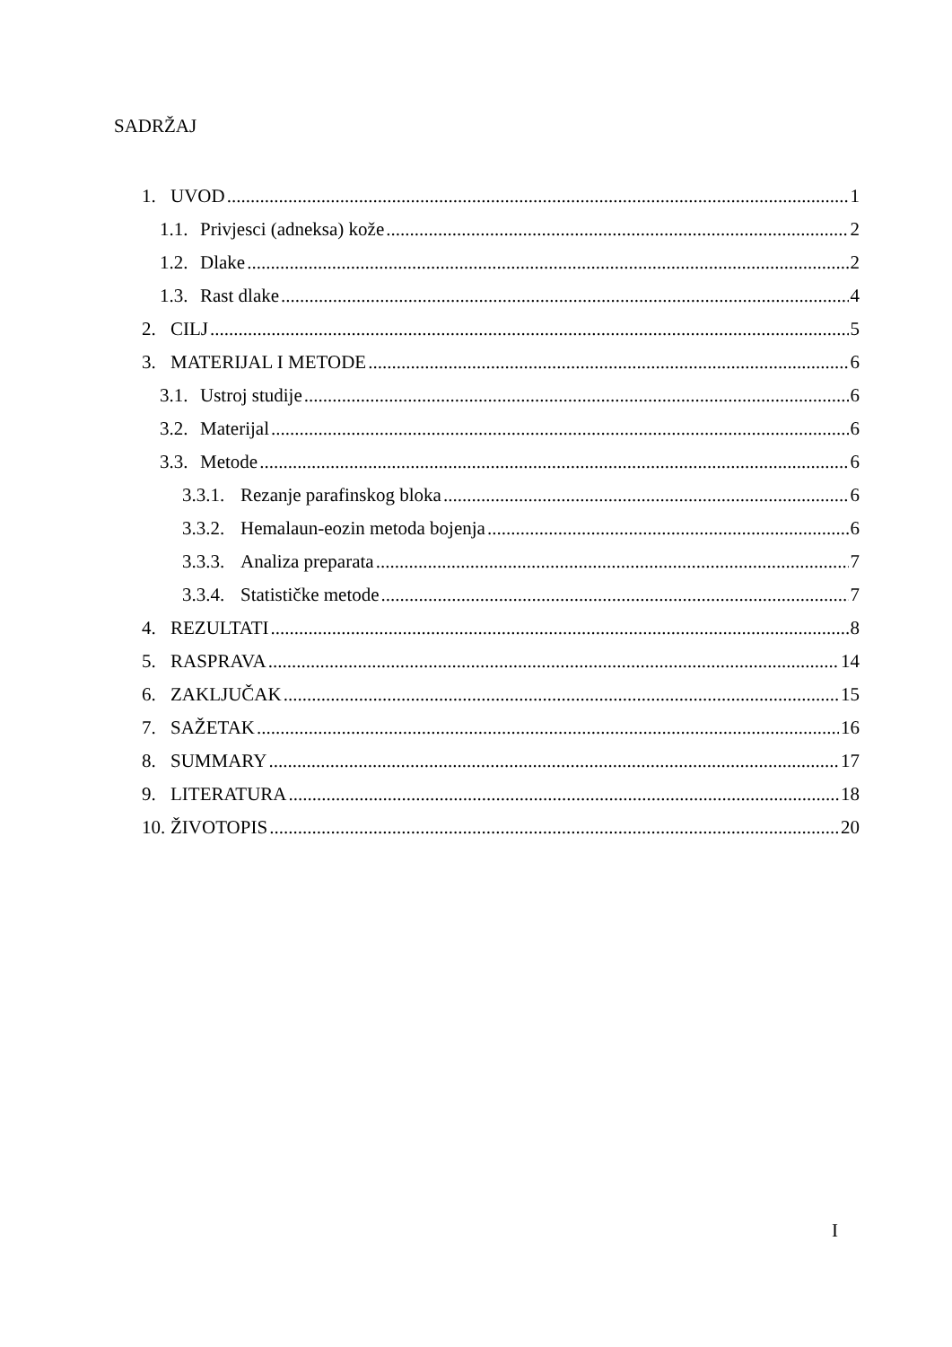SADRŽAJ
1. UVOD 1
1.1. Privjesci (adneksa) kože 2
1.2. Dlake 2
1.3. Rast dlake 4
2. CILJ 5
3. MATERIJAL I METODE 6
3.1. Ustroj studije 6
3.2. Materijal 6
3.3. Metode 6
3.3.1. Rezanje parafinskog bloka 6
3.3.2. Hemalaun-eozin metoda bojenja 6
3.3.3. Analiza preparata 7
3.3.4. Statističke metode 7
4. REZULTATI 8
5. RASPRAVA 14
6. ZAKLJUČAK 15
7. SAŽETAK 16
8. SUMMARY 17
9. LITERATURA 18
10. ŽIVOTOPIS 20
I